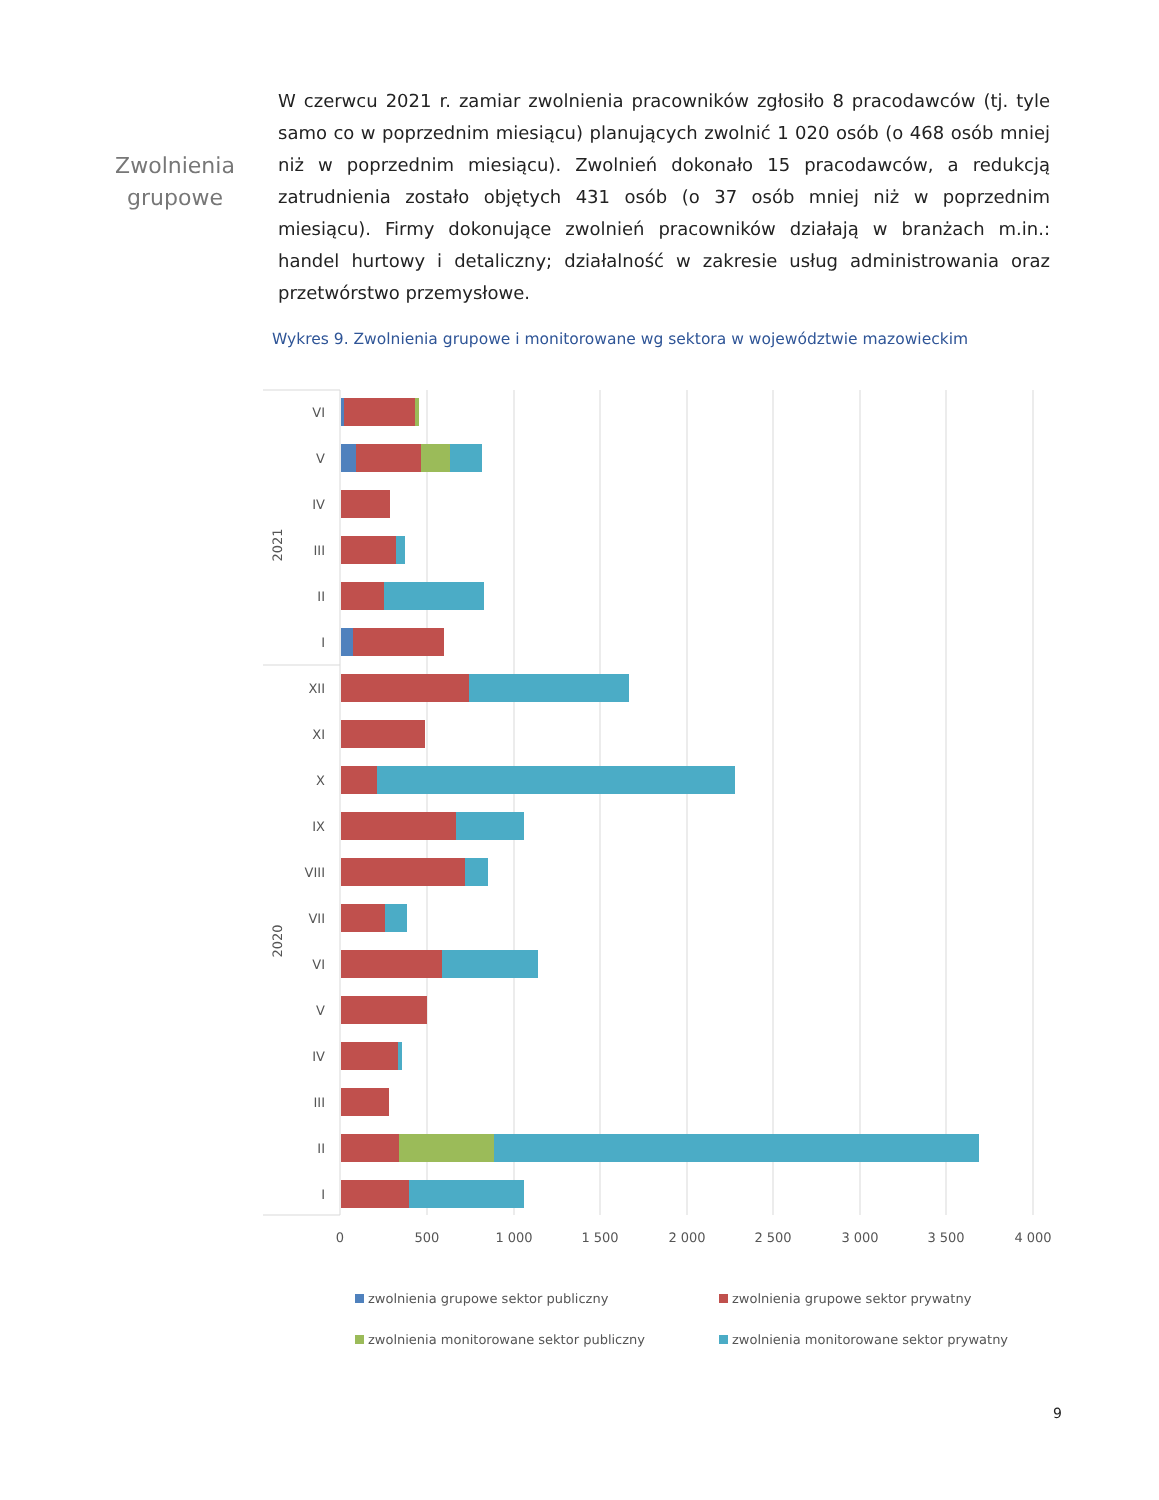Zwolnienia
grupowe
W czerwcu 2021 r. zamiar zwolnienia pracowników zgłosiło 8 pracodawców (tj. tyle samo co w poprzednim miesiącu) planujących zwolnić 1 020 osób (o 468 osób mniej niż w poprzednim miesiącu). Zwolnień dokonało 15 pracodawców, a redukcją zatrudnienia zostało objętych 431 osób (o 37 osób mniej niż w poprzednim miesiącu). Firmy dokonujące zwolnień pracowników działają w branżach m.in.: handel hurtowy i detaliczny; działalność w zakresie usług administrowania oraz przetwórstwo przemysłowe.
Wykres 9. Zwolnienia grupowe i monitorowane wg sektora w województwie mazowieckim
VI
V
IV
III
II
I
XII
XI
X
IX
VIII
VII
VI
V
IV
III
II
I
2021
2020
0
500
1 000
1 500
2 000
2 500
3 000
3 500
4 000
zwolnienia grupowe sektor publiczny
zwolnienia grupowe sektor prywatny
zwolnienia monitorowane sektor publiczny
zwolnienia monitorowane sektor prywatny
9